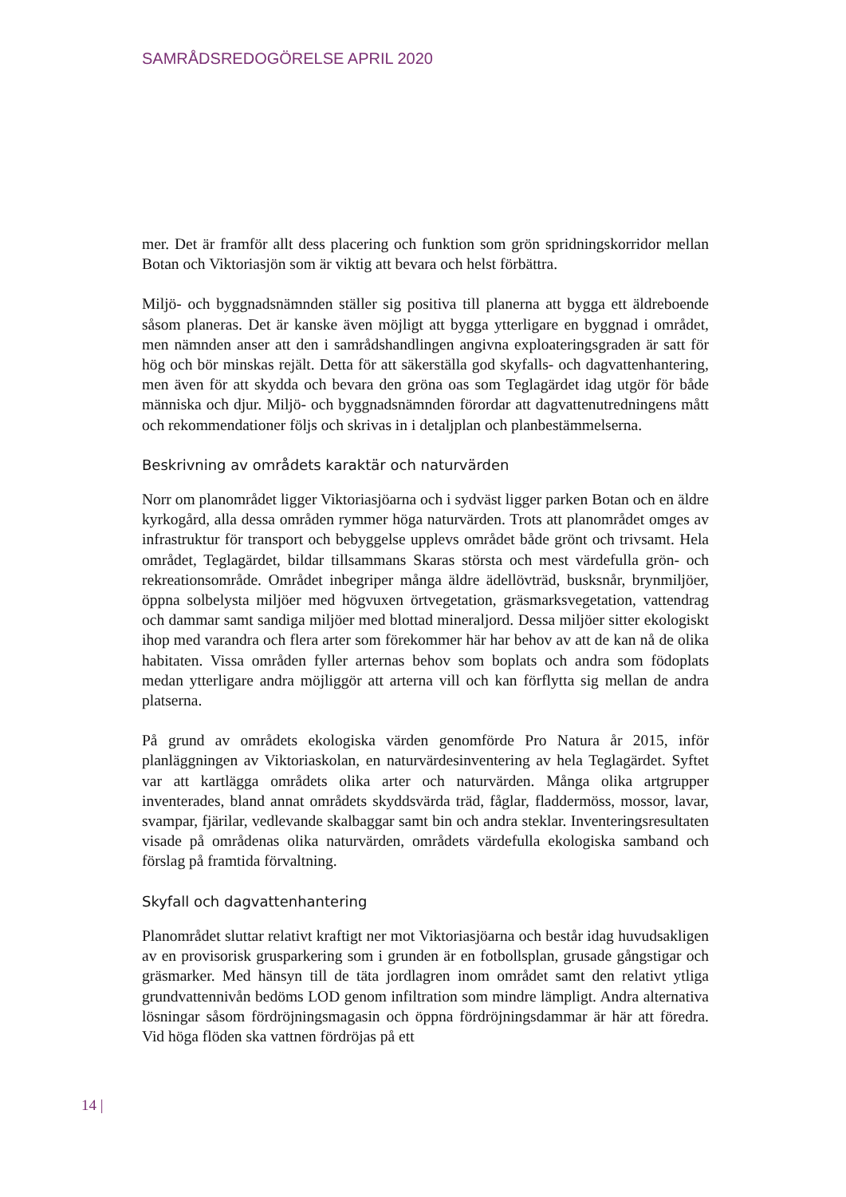SAMRÅDSREDOGÖRELSE APRIL 2020
mer. Det är framför allt dess placering och funktion som grön spridningskorridor mellan Botan och Viktoriasjön som är viktig att bevara och helst förbättra.
Miljö- och byggnadsnämnden ställer sig positiva till planerna att bygga ett äldreboende såsom planeras. Det är kanske även möjligt att bygga ytterligare en byggnad i området, men nämnden anser att den i samrådshandlingen angivna exploateringsgraden är satt för hög och bör minskas rejält. Detta för att säkerställa god skyfalls- och dagvattenhantering, men även för att skydda och bevara den gröna oas som Teglagärdet idag utgör för både människa och djur. Miljö- och byggnadsnämnden förordar att dagvattenutredningens mått och rekommendationer följs och skrivas in i detaljplan och planbestämmelserna.
Beskrivning av områdets karaktär och naturvärden
Norr om planområdet ligger Viktoriasjöarna och i sydväst ligger parken Botan och en äldre kyrkogård, alla dessa områden rymmer höga naturvärden. Trots att planområdet omges av infrastruktur för transport och bebyggelse upplevs området både grönt och trivsamt. Hela området, Teglagärdet, bildar tillsammans Skaras största och mest värdefulla grön- och rekreationsområde. Området inbegriper många äldre ädellövträd, busksnår, brynmiljöer, öppna solbelysta miljöer med högvuxen örtvegetation, gräsmarksvegetation, vattendrag och dammar samt sandiga miljöer med blottad mineraljord. Dessa miljöer sitter ekologiskt ihop med varandra och flera arter som förekommer här har behov av att de kan nå de olika habitaten. Vissa områden fyller arternas behov som boplats och andra som födoplats medan ytterligare andra möjliggör att arterna vill och kan förflytta sig mellan de andra platserna.
På grund av områdets ekologiska värden genomförde Pro Natura år 2015, inför planläggningen av Viktoriaskolan, en naturvärdesinventering av hela Teglagärdet. Syftet var att kartlägga områdets olika arter och naturvärden. Många olika artgrupper inventerades, bland annat områdets skyddsvärda träd, fåglar, fladdermöss, mossor, lavar, svampar, fjärilar, vedlevande skalbaggar samt bin och andra steklar. Inventeringsresultaten visade på områdenas olika naturvärden, områdets värdefulla ekologiska samband och förslag på framtida förvaltning.
Skyfall och dagvattenhantering
Planområdet sluttar relativt kraftigt ner mot Viktoriasjöarna och består idag huvudsakligen av en provisorisk grusparkering som i grunden är en fotbollsplan, grusade gångstigar och gräsmarker. Med hänsyn till de täta jordlagren inom området samt den relativt ytliga grundvattennivån bedöms LOD genom infiltration som mindre lämpligt. Andra alternativa lösningar såsom fördröjningsmagasin och öppna fördröjningsdammar är här att föredra. Vid höga flöden ska vattnen fördröjas på ett
14 |